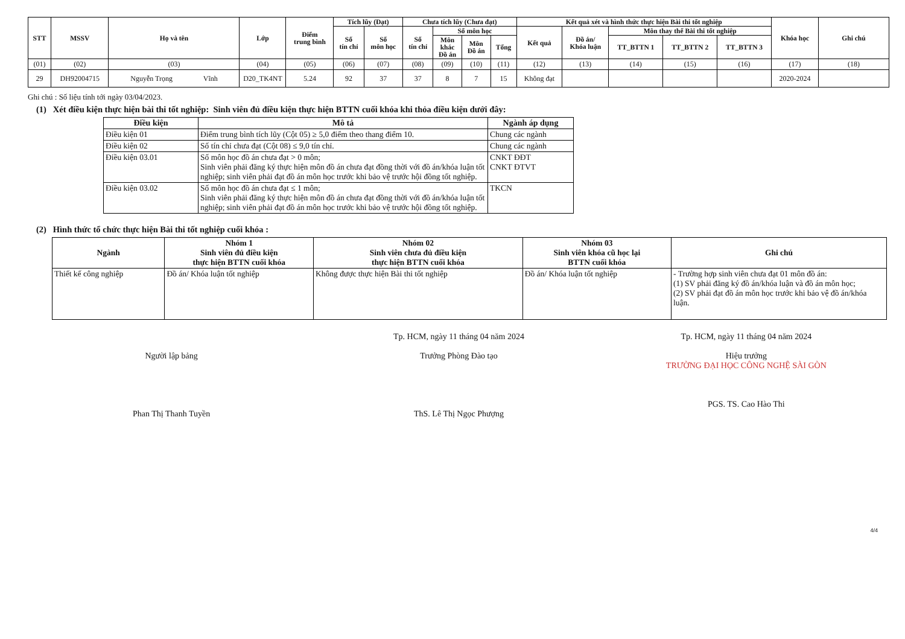| STT | MSSV | Họ và tên | Lớp | Điểm trung bình | Tích lũy (Đạt) | | Chưa tích lũy (Chưa đạt) | | | | Kết quả xét và hình thức thực hiện Bài thi tốt nghiệp | | | | | Khóa học | Ghi chú |
| --- | --- | --- | --- | --- | --- | --- | --- | --- | --- | --- | --- | --- | --- | --- | --- | --- | --- |
| | | | | | Số tín chỉ | Số môn học | Số tín chỉ | Số môn học | | | Kết quả | Đồ án/ Khóa luận | Môn thay thế Bài thi tốt nghiệp | | | | |
| | | | | | | | | Môn khác Đồ án | Môn Đồ án | Tổng | | | TT_BTTN 1 | TT_BTTN 2 | TT_BTTN 3 | | |
| (01) | (02) | (03) | (04) | (05) | (06) | (07) | (08) | (09) | (10) | (11) | (12) | (13) | (14) | (15) | (16) | (17) | (18) |
| 29 | DH92004715 | Nguyễn Trọng Vĩnh | D20_TK4NT | 5.24 | 92 | 37 | 37 | 8 | 7 | 15 | Không đạt | | | | | 2020-2024 | |
Ghi chú : Số liệu tính tới ngày 03/04/2023.
(1) Xét điều kiện thực hiện bài thi tốt nghiệp: Sinh viên đủ điều kiện thực hiện BTTN cuối khóa khi thỏa điều kiện dưới đây:
| Điều kiện | Mô tả | Ngành áp dụng |
| --- | --- | --- |
| Điều kiện 01 | Điểm trung bình tích lũy (Cột 05) ≥ 5,0 điểm theo thang điểm 10. | Chung các ngành |
| Điều kiện 02 | Số tín chỉ chưa đạt (Cột 08) ≤ 9,0 tín chỉ. | Chung các ngành |
| Điều kiện 03.01 | Số môn học đồ án chưa đạt > 0 môn; Sinh viên phải đăng ký thực hiện môn đồ án chưa đạt đồng thời với đồ án/khóa luận tốt nghiệp; sinh viên phải đạt đồ án môn học trước khi bảo vệ trước hội đồng tốt nghiệp. | CNKT ĐĐT CNKT ĐTVT |
| Điều kiện 03.02 | Số môn học đồ án chưa đạt ≤ 1 môn; Sinh viên phải đăng ký thực hiện môn đồ án chưa đạt đồng thời với đồ án/khóa luận tốt nghiệp; sinh viên phải đạt đồ án môn học trước khi bảo vệ trước hội đồng tốt nghiệp. | TKCN |
(2) Hình thức tổ chức thực hiện Bài thi tốt nghiệp cuối khóa :
| Ngành | Nhóm 1 Sinh viên đủ điều kiện thực hiện BTTN cuối khóa | Nhóm 02 Sinh viên chưa đủ điều kiện thực hiện BTTN cuối khóa | Nhóm 03 Sinh viên khóa cũ học lại BTTN cuối khóa | Ghi chú |
| --- | --- | --- | --- | --- |
| Thiết kế công nghiệp | Đồ án/ Khóa luận tốt nghiệp | Không được thực hiện Bài thi tốt nghiệp | Đồ án/ Khóa luận tốt nghiệp | - Trường hợp sinh viên chưa đạt 01 môn đồ án: (1) SV phải đăng ký đồ án/khóa luận và đồ án môn học; (2) SV phải đạt đồ án môn học trước khi bảo vệ đồ án/khóa luận. |
Người lập bảng
Phan Thị Thanh Tuyền
Tp. HCM, ngày 11 tháng 04 năm 2024
Trưởng Phòng Đào tạo
ThS. Lê Thị Ngọc Phượng
Tp. HCM, ngày 11 tháng 04 năm 2024
Hiệu trưởng
TRƯỜNG ĐẠI HỌC CÔNG NGHỆ SÀI GÒN
PGS. TS. Cao Hào Thi
4/4